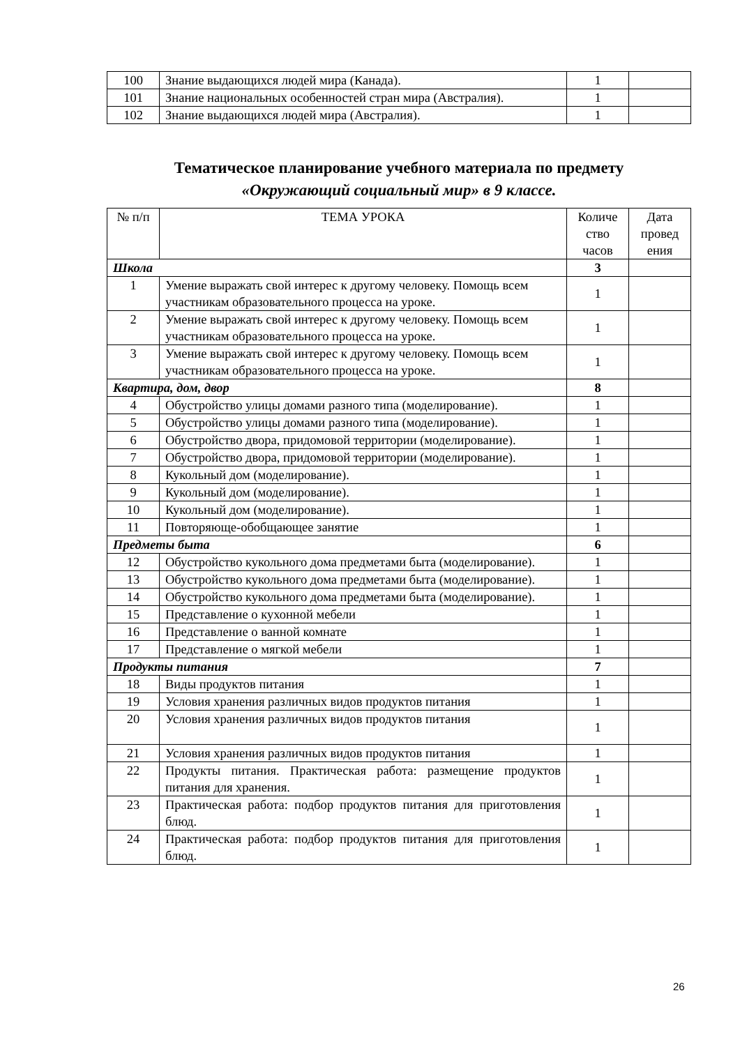| 100 | Знание выдающихся людей мира (Канада). | 1 | |
| 101 | Знание национальных особенностей стран мира (Австралия). | 1 | |
| 102 | Знание выдающихся людей мира (Австралия). | 1 | |
Тематическое планирование учебного материала по предмету
«Окружающий социальный мир» в 9 классе.
| № п/п | ТЕМА УРОКА | Количе ство часов | Дата провед ения |
| --- | --- | --- | --- |
| Школа | | 3 | |
| 1 | Умение выражать свой интерес к другому человеку. Помощь всем участникам образовательного процесса на уроке. | 1 | |
| 2 | Умение выражать свой интерес к другому человеку. Помощь всем участникам образовательного процесса на уроке. | 1 | |
| 3 | Умение выражать свой интерес к другому человеку. Помощь всем участникам образовательного процесса на уроке. | 1 | |
| Квартира, дом, двор | | 8 | |
| 4 | Обустройство улицы домами разного типа (моделирование). | 1 | |
| 5 | Обустройство улицы домами разного типа (моделирование). | 1 | |
| 6 | Обустройство двора, придомовой территории (моделирование). | 1 | |
| 7 | Обустройство двора, придомовой территории (моделирование). | 1 | |
| 8 | Кукольный дом (моделирование). | 1 | |
| 9 | Кукольный дом (моделирование). | 1 | |
| 10 | Кукольный дом (моделирование). | 1 | |
| 11 | Повторяюще-обобщающее занятие | 1 | |
| Предметы быта | | 6 | |
| 12 | Обустройство кукольного дома предметами быта (моделирование). | 1 | |
| 13 | Обустройство кукольного дома предметами быта (моделирование). | 1 | |
| 14 | Обустройство кукольного дома предметами быта (моделирование). | 1 | |
| 15 | Представление о кухонной мебели | 1 | |
| 16 | Представление о ванной комнате | 1 | |
| 17 | Представление о мягкой мебели | 1 | |
| Продукты питания | | 7 | |
| 18 | Виды продуктов питания | 1 | |
| 19 | Условия хранения различных видов продуктов питания | 1 | |
| 20 | Условия хранения различных видов продуктов питания | 1 | |
| 21 | Условия хранения различных видов продуктов питания | 1 | |
| 22 | Продукты питания. Практическая работа: размещение продуктов питания для хранения. | 1 | |
| 23 | Практическая работа: подбор продуктов питания для приготовления блюд. | 1 | |
| 24 | Практическая работа: подбор продуктов питания для приготовления блюд. | 1 | |
26